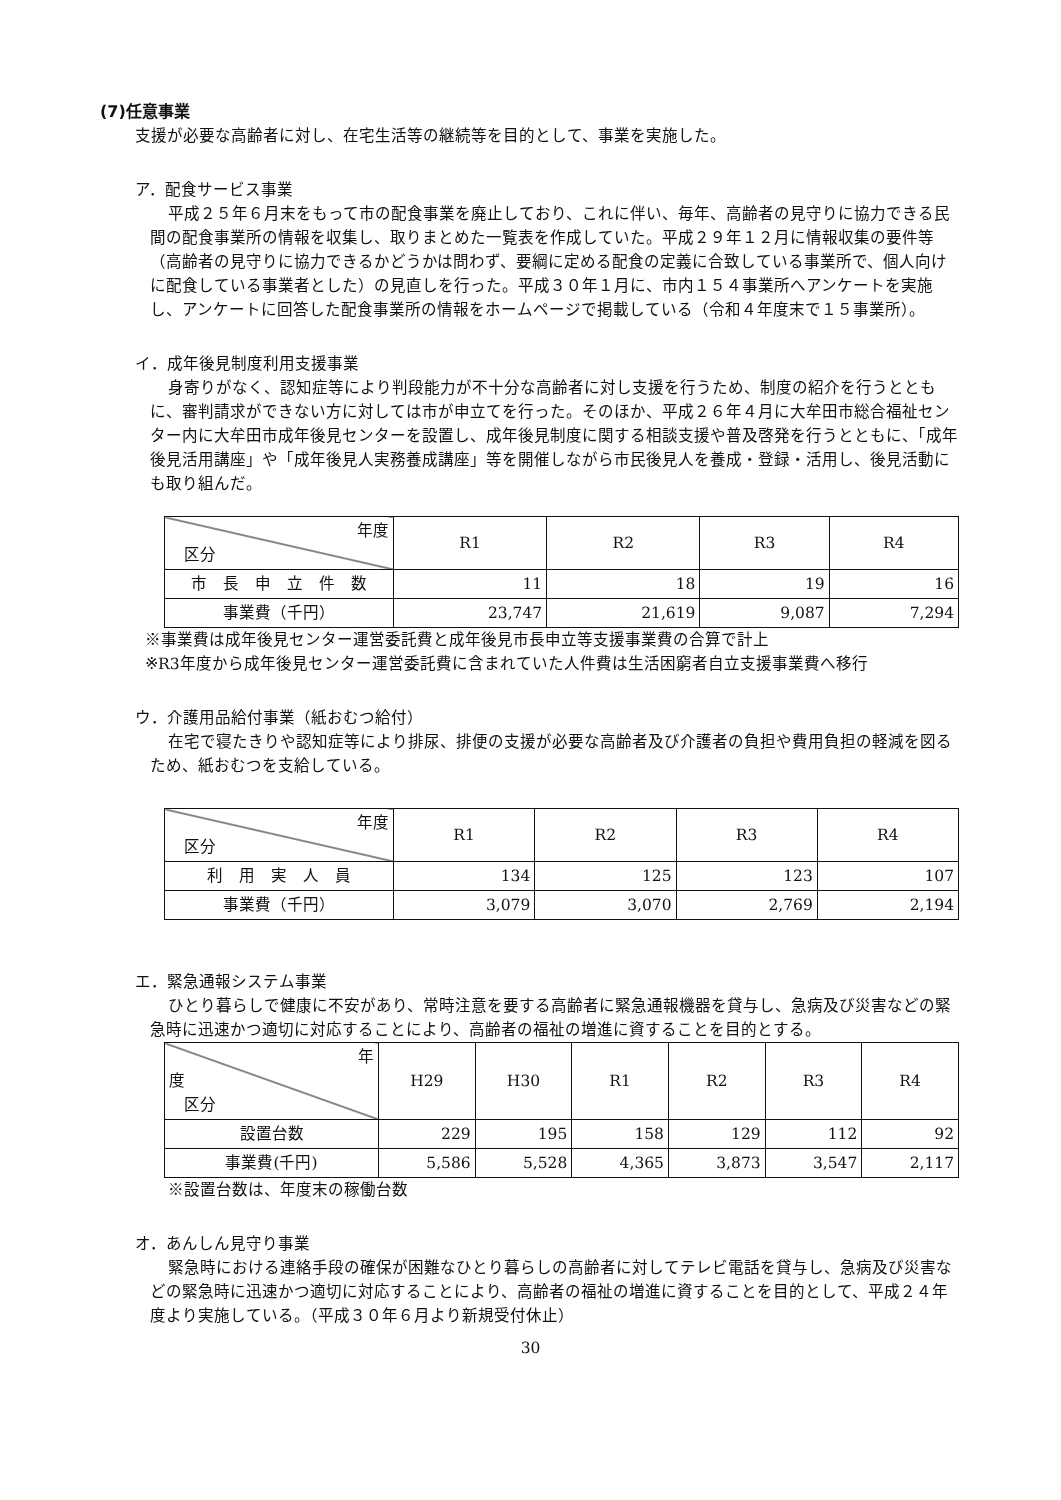(7)任意事業
支援が必要な高齢者に対し、在宅生活等の継続等を目的として、事業を実施した。
ア．配食サービス事業
平成２５年６月末をもって市の配食事業を廃止しており、これに伴い、毎年、高齢者の見守りに協力できる民間の配食事業所の情報を収集し、取りまとめた一覧表を作成していた。平成２９年１２月に情報収集の要件等（高齢者の見守りに協力できるかどうかは問わず、要綱に定める配食の定義に合致している事業所で、個人向けに配食している事業者とした）の見直しを行った。平成３０年１月に、市内１５４事業所へアンケートを実施し、アンケートに回答した配食事業所の情報をホームページで掲載している（令和４年度末で１５事業所）。
イ．成年後見制度利用支援事業
身寄りがなく、認知症等により判段能力が不十分な高齢者に対し支援を行うため、制度の紹介を行うとともに、審判請求ができない方に対しては市が申立てを行った。そのほか、平成２６年４月に大牟田市総合福祉センター内に大牟田市成年後見センターを設置し、成年後見制度に関する相談支援や普及啓発を行うとともに、「成年後見活用講座」や「成年後見人実務養成講座」等を開催しながら市民後見人を養成・登録・活用し、後見活動にも取り組んだ。
| 年度 区分 | R1 | R2 | R3 | R4 |
| --- | --- | --- | --- | --- |
| 市 長 申 立 件 数 | 11 | 18 | 19 | 16 |
| 事業費（千円） | 23,747 | 21,619 | 9,087 | 7,294 |
※事業費は成年後見センター運営委託費と成年後見市長申立等支援事業費の合算で計上
※R3年度から成年後見センター運営委託費に含まれていた人件費は生活困窮者自立支援事業費へ移行
ウ．介護用品給付事業（紙おむつ給付）
在宅で寝たきりや認知症等により排尿、排便の支援が必要な高齢者及び介護者の負担や費用負担の軽減を図るため、紙おむつを支給している。
| 年度 区分 | R1 | R2 | R3 | R4 |
| --- | --- | --- | --- | --- |
| 利 用 実 人 員 | 134 | 125 | 123 | 107 |
| 事業費（千円） | 3,079 | 3,070 | 2,769 | 2,194 |
エ．緊急通報システム事業
ひとり暮らしで健康に不安があり、常時注意を要する高齢者に緊急通報機器を貸与し、急病及び災害などの緊急時に迅速かつ適切に対応することにより、高齢者の福祉の増進に資することを目的とする。
| 年 度 区分 | H29 | H30 | R1 | R2 | R3 | R4 |
| --- | --- | --- | --- | --- | --- | --- |
| 設置台数 | 229 | 195 | 158 | 129 | 112 | 92 |
| 事業費(千円) | 5,586 | 5,528 | 4,365 | 3,873 | 3,547 | 2,117 |
※設置台数は、年度末の稼働台数
オ．あんしん見守り事業
緊急時における連絡手段の確保が困難なひとり暮らしの高齢者に対してテレビ電話を貸与し、急病及び災害などの緊急時に迅速かつ適切に対応することにより、高齢者の福祉の増進に資することを目的として、平成２４年度より実施している。（平成３０年６月より新規受付休止）
30